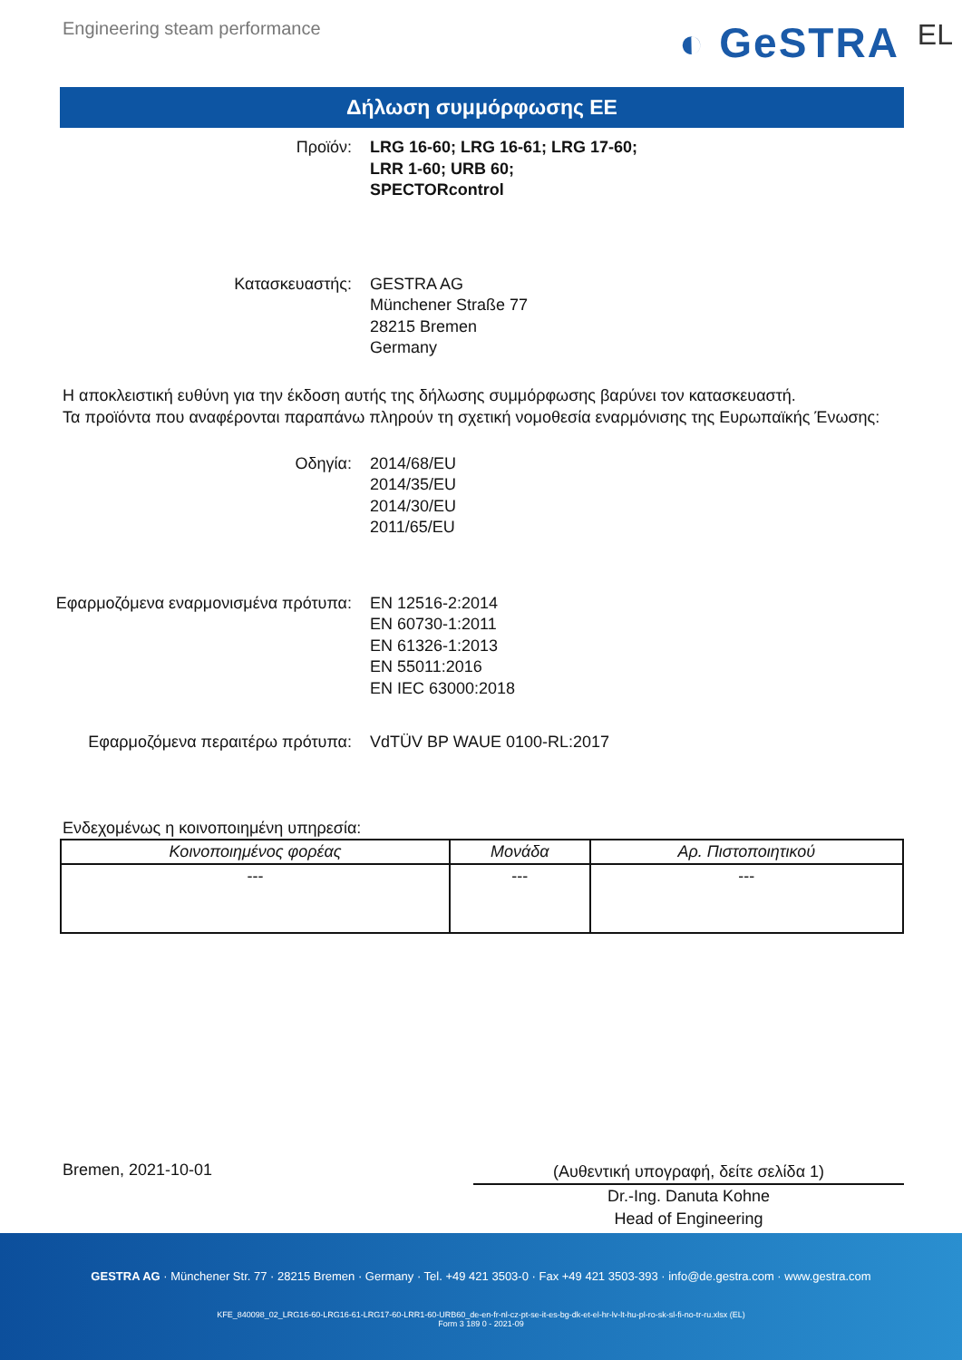Engineering steam performance
◐ GeSTRA EL
Δήλωση συμμόρφωσης ΕΕ
Προϊόν: LRG 16-60; LRG 16-61; LRG 17-60;
LRR 1-60; URB 60;
SPECTORcontrol
Κατασκευαστής: GESTRA AG
Münchener Straße 77
28215 Bremen
Germany
Η αποκλειστική ευθύνη για την έκδοση αυτής της δήλωσης συμμόρφωσης βαρύνει τον κατασκευαστή.
Τα προϊόντα που αναφέρονται παραπάνω πληρούν τη σχετική νομοθεσία εναρμόνισης της Ευρωπαϊκής Ένωσης:
Οδηγία: 2014/68/EU
2014/35/EU
2014/30/EU
2011/65/EU
Εφαρμοζόμενα εναρμονισμένα πρότυπα: EN 12516-2:2014
EN 60730-1:2011
EN 61326-1:2013
EN 55011:2016
EN IEC 63000:2018
Εφαρμοζόμενα περαιτέρω πρότυπα: VdTÜV BP WAUE 0100-RL:2017
Ενδεχομένως η κοινοποιημένη υπηρεσία:
| Κοινοποιημένος φορέας | Μονάδα | Αρ. Πιστοποιητικού |
| --- | --- | --- |
| --- | --- | --- |
Bremen, 2021-10-01
(Αυθεντική υπογραφή, δείτε σελίδα 1)
Dr.-Ing. Danuta Kohne
Head of Engineering
GESTRA AG · Münchener Str. 77 · 28215 Bremen · Germany · Tel. +49 421 3503-0 · Fax +49 421 3503-393 · info@de.gestra.com · www.gestra.com
KFE_840098_02_LRG16-60-LRG16-61-LRG17-60-LRR1-60-URB60_de-en-fr-nl-cz-pt-se-it-es-bg-dk-et-el-hr-lv-lt-hu-pl-ro-sk-sl-fi-no-tr-ru.xlsx (EL)
Form 3 189 0 - 2021-09